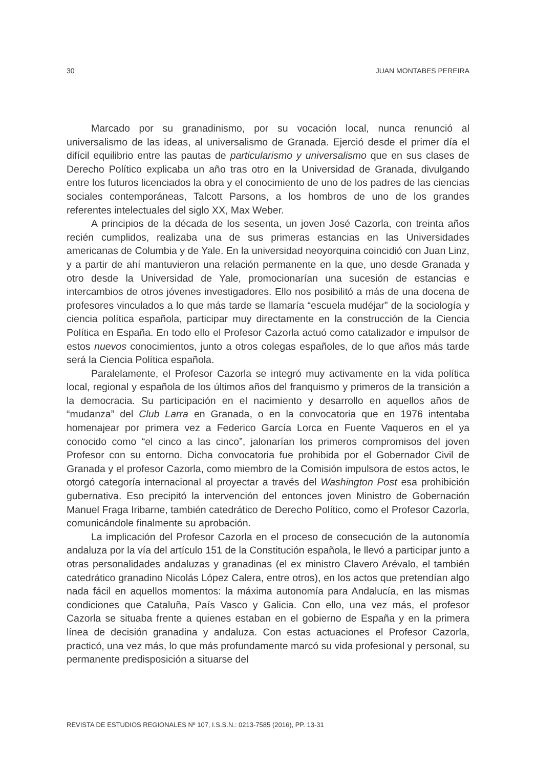30 JUAN MONTABES PEREIRA
Marcado por su granadinismo, por su vocación local, nunca renunció al universalismo de las ideas, al universalismo de Granada. Ejerció desde el primer día el difícil equilibrio entre las pautas de particularismo y universalismo que en sus clases de Derecho Político explicaba un año tras otro en la Universidad de Granada, divulgando entre los futuros licenciados la obra y el conocimiento de uno de los padres de las ciencias sociales contemporáneas, Talcott Parsons, a los hombros de uno de los grandes referentes intelectuales del siglo XX, Max Weber.
A principios de la década de los sesenta, un joven José Cazorla, con treinta años recién cumplidos, realizaba una de sus primeras estancias en las Universidades americanas de Columbia y de Yale. En la universidad neoyorquina coincidió con Juan Linz, y a partir de ahí mantuvieron una relación permanente en la que, uno desde Granada y otro desde la Universidad de Yale, promocionarían una sucesión de estancias e intercambios de otros jóvenes investigadores. Ello nos posibilitó a más de una docena de profesores vinculados a lo que más tarde se llamaría “escuela mudéjar” de la sociología y ciencia política española, participar muy directamente en la construcción de la Ciencia Política en España. En todo ello el Profesor Cazorla actuó como catalizador e impulsor de estos nuevos conocimientos, junto a otros colegas españoles, de lo que años más tarde será la Ciencia Política española.
Paralelamente, el Profesor Cazorla se integró muy activamente en la vida política local, regional y española de los últimos años del franquismo y primeros de la transición a la democracia. Su participación en el nacimiento y desarrollo en aquellos años de “mudanza” del Club Larra en Granada, o en la convocatoria que en 1976 intentaba homenajear por primera vez a Federico García Lorca en Fuente Vaqueros en el ya conocido como “el cinco a las cinco”, jalonarían los primeros compromisos del joven Profesor con su entorno. Dicha convocatoria fue prohibida por el Gobernador Civil de Granada y el profesor Cazorla, como miembro de la Comisión impulsora de estos actos, le otorgó categoría internacional al proyectar a través del Washington Post esa prohibición gubernativa. Eso precipitó la intervención del entonces joven Ministro de Gobernación Manuel Fraga Iribarne, también catedrático de Derecho Político, como el Profesor Cazorla, comunicándole finalmente su aprobación.
La implicación del Profesor Cazorla en el proceso de consecución de la autonomía andaluza por la vía del artículo 151 de la Constitución española, le llevó a participar junto a otras personalidades andaluzas y granadinas (el ex ministro Clavero Arévalo, el también catedrático granadino Nicolás López Calera, entre otros), en los actos que pretendían algo nada fácil en aquellos momentos: la máxima autonomía para Andalucía, en las mismas condiciones que Cataluña, País Vasco y Galicia. Con ello, una vez más, el profesor Cazorla se situaba frente a quienes estaban en el gobierno de España y en la primera línea de decisión granadina y andaluza. Con estas actuaciones el Profesor Cazorla, practicó, una vez más, lo que más profundamente marcó su vida profesional y personal, su permanente predisposición a situarse del
REVISTA DE ESTUDIOS REGIONALES Nº 107, I.S.S.N.: 0213-7585 (2016), PP. 13-31